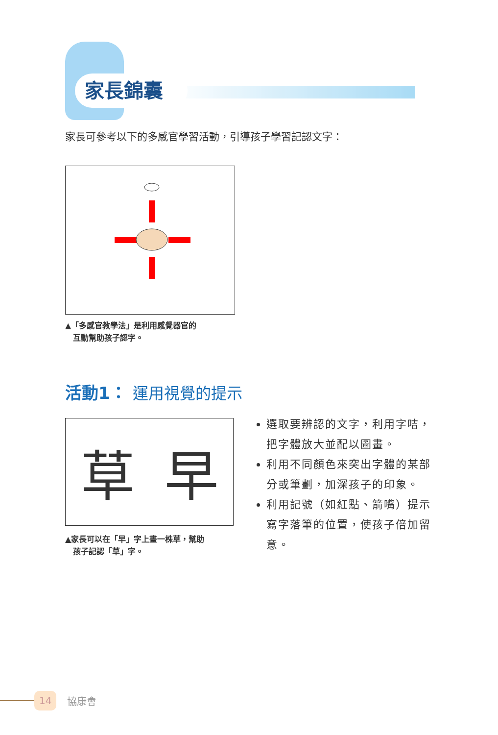家長錦囊
家長可參考以下的多感官學習活動，引導孩子學習記認文字：
▲「多感官教學法」是利用感覺器官的
　互動幫助孩子認字。
活動1： 運用視覺的提示
草 早
▲家長可以在「早」字上畫一株草，幫助
　孩子記認「草」字。
選取要辨認的文字，利用字咭，把字體放大並配以圖畫。
利用不同顏色來突出字體的某部分或筆劃，加深孩子的印象。
利用記號（如紅點、箭嘴）提示寫字落筆的位置，使孩子倍加留意。
14 協康會